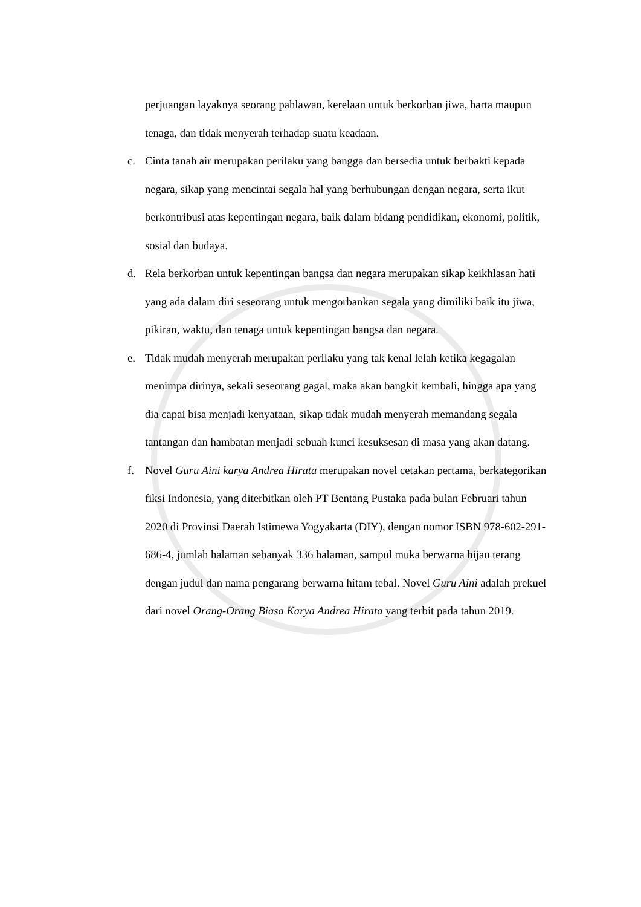perjuangan layaknya seorang pahlawan, kerelaan untuk berkorban jiwa, harta maupun tenaga, dan tidak menyerah terhadap suatu keadaan.
c. Cinta tanah air merupakan perilaku yang bangga dan bersedia untuk berbakti kepada negara, sikap yang mencintai segala hal yang berhubungan dengan negara, serta ikut berkontribusi atas kepentingan negara, baik dalam bidang pendidikan, ekonomi, politik, sosial dan budaya.
d. Rela berkorban untuk kepentingan bangsa dan negara merupakan sikap keikhlasan hati yang ada dalam diri seseorang untuk mengorbankan segala yang dimiliki baik itu jiwa, pikiran, waktu, dan tenaga untuk kepentingan bangsa dan negara.
e. Tidak mudah menyerah merupakan perilaku yang tak kenal lelah ketika kegagalan menimpa dirinya, sekali seseorang gagal, maka akan bangkit kembali, hingga apa yang dia capai bisa menjadi kenyataan, sikap tidak mudah menyerah memandang segala tantangan dan hambatan menjadi sebuah kunci kesuksesan di masa yang akan datang.
f. Novel Guru Aini karya Andrea Hirata merupakan novel cetakan pertama, berkategorikan fiksi Indonesia, yang diterbitkan oleh PT Bentang Pustaka pada bulan Februari tahun 2020 di Provinsi Daerah Istimewa Yogyakarta (DIY), dengan nomor ISBN 978-602-291-686-4, jumlah halaman sebanyak 336 halaman, sampul muka berwarna hijau terang dengan judul dan nama pengarang berwarna hitam tebal. Novel Guru Aini adalah prekuel dari novel Orang-Orang Biasa Karya Andrea Hirata yang terbit pada tahun 2019.